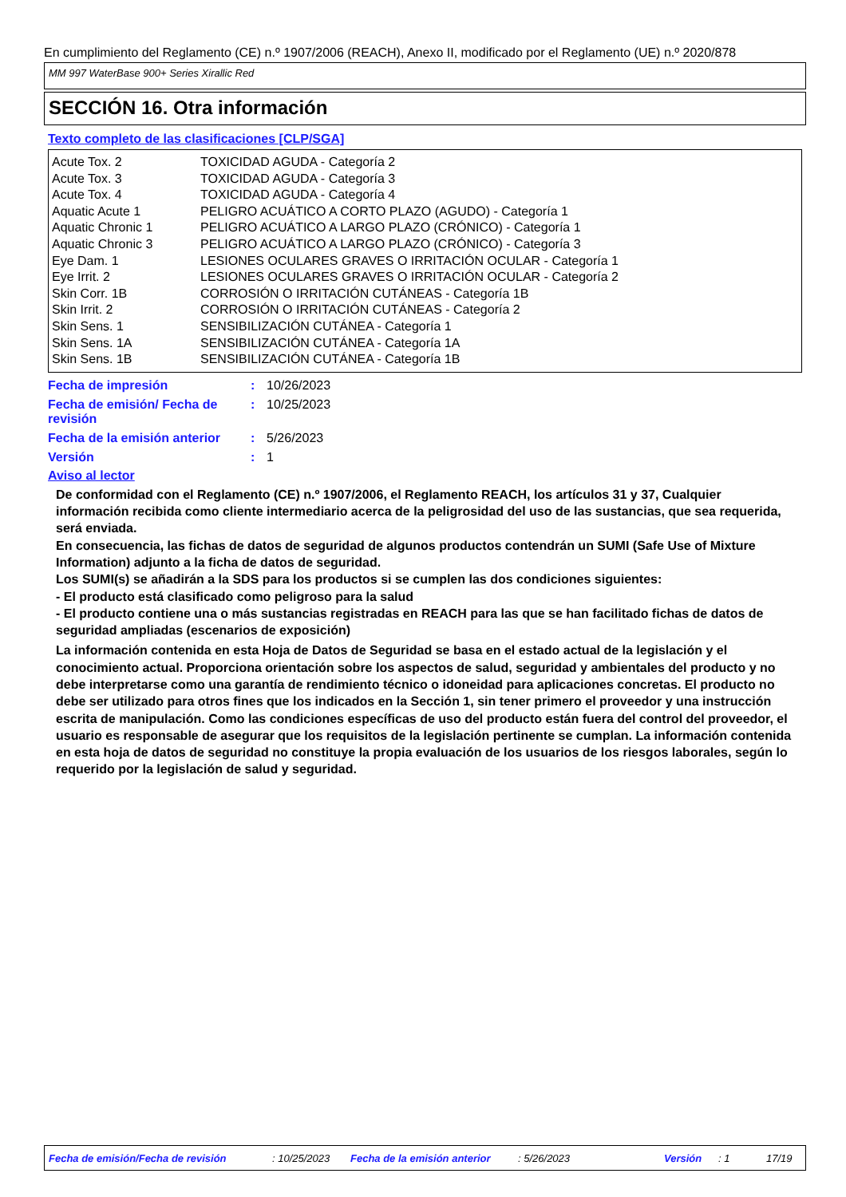En cumplimiento del Reglamento (CE) n.º 1907/2006 (REACH), Anexo II, modificado por el Reglamento (UE) n.º 2020/878
MM 997 WaterBase 900+ Series Xirallic Red
SECCIÓN 16. Otra información
Texto completo de las clasificaciones [CLP/SGA]
| Acute Tox. 2 | TOXICIDAD AGUDA - Categoría 2 |
| Acute Tox. 3 | TOXICIDAD AGUDA - Categoría 3 |
| Acute Tox. 4 | TOXICIDAD AGUDA - Categoría 4 |
| Aquatic Acute 1 | PELIGRO ACUÁTICO A CORTO PLAZO (AGUDO) - Categoría 1 |
| Aquatic Chronic 1 | PELIGRO ACUÁTICO A LARGO PLAZO (CRÓNICO) - Categoría 1 |
| Aquatic Chronic 3 | PELIGRO ACUÁTICO A LARGO PLAZO (CRÓNICO) - Categoría 3 |
| Eye Dam. 1 | LESIONES OCULARES GRAVES O IRRITACIÓN OCULAR - Categoría 1 |
| Eye Irrit. 2 | LESIONES OCULARES GRAVES O IRRITACIÓN OCULAR - Categoría 2 |
| Skin Corr. 1B | CORROSIÓN O IRRITACIÓN CUTÁNEAS - Categoría 1B |
| Skin Irrit. 2 | CORROSIÓN O IRRITACIÓN CUTÁNEAS - Categoría 2 |
| Skin Sens. 1 | SENSIBILIZACIÓN CUTÁNEA - Categoría 1 |
| Skin Sens. 1A | SENSIBILIZACIÓN CUTÁNEA - Categoría 1A |
| Skin Sens. 1B | SENSIBILIZACIÓN CUTÁNEA - Categoría 1B |
| Fecha de impresión | : | 10/26/2023 |
| Fecha de emisión/ Fecha de revisión | : | 10/25/2023 |
| Fecha de la emisión anterior | : | 5/26/2023 |
| Versión | : | 1 |
Aviso al lector
De conformidad con el Reglamento (CE) n.º 1907/2006, el Reglamento REACH, los artículos 31 y 37, Cualquier información recibida como cliente intermediario acerca de la peligrosidad del uso de las sustancias, que sea requerida, será enviada.
En consecuencia, las fichas de datos de seguridad de algunos productos contendrán un SUMI (Safe Use of Mixture Information) adjunto a la ficha de datos de seguridad.
Los SUMI(s) se añadirán a la SDS para los productos si se cumplen las dos condiciones siguientes:
- El producto está clasificado como peligroso para la salud
- El producto contiene una o más sustancias registradas en REACH para las que se han facilitado fichas de datos de seguridad ampliadas (escenarios de exposición)
La información contenida en esta Hoja de Datos de Seguridad se basa en el estado actual de la legislación y el conocimiento actual. Proporciona orientación sobre los aspectos de salud, seguridad y ambientales del producto y no debe interpretarse como una garantía de rendimiento técnico o idoneidad para aplicaciones concretas. El producto no debe ser utilizado para otros fines que los indicados en la Sección 1, sin tener primero el proveedor y una instrucción escrita de manipulación. Como las condiciones específicas de uso del producto están fuera del control del proveedor, el usuario es responsable de asegurar que los requisitos de la legislación pertinente se cumplan. La información contenida en esta hoja de datos de seguridad no constituye la propia evaluación de los usuarios de los riesgos laborales, según lo requerido por la legislación de salud y seguridad.
Fecha de emisión/Fecha de revisión : 10/25/2023 Fecha de la emisión anterior : 5/26/2023 Versión : 1 17/19